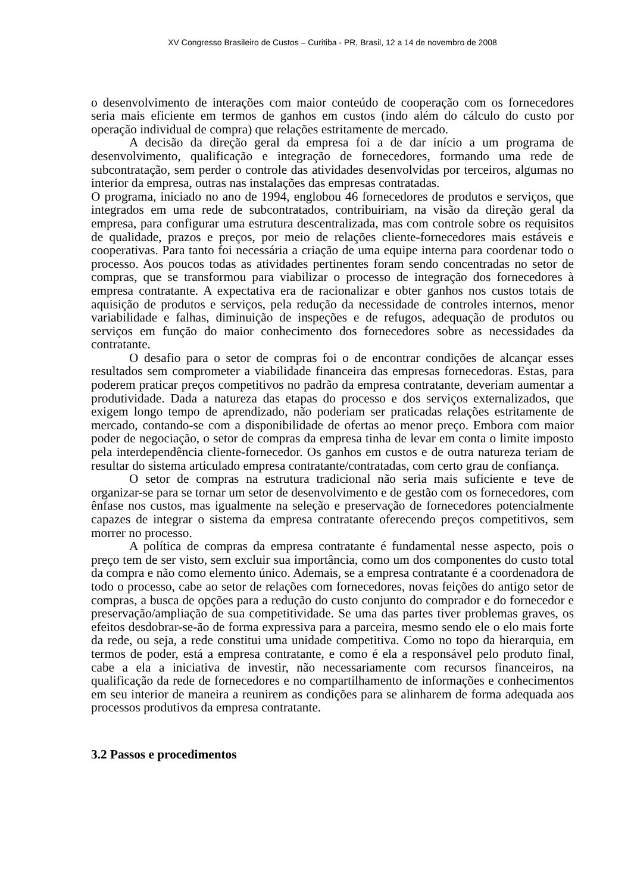XV Congresso Brasileiro de Custos – Curitiba - PR, Brasil, 12 a 14 de novembro de 2008
o desenvolvimento de interações com maior conteúdo de cooperação com os fornecedores seria mais eficiente em termos de ganhos em custos (indo além do cálculo do custo por operação individual de compra) que relações estritamente de mercado.
A decisão da direção geral da empresa foi a de dar início a um programa de desenvolvimento, qualificação e integração de fornecedores, formando uma rede de subcontratação, sem perder o controle das atividades desenvolvidas por terceiros, algumas no interior da empresa, outras nas instalações das empresas contratadas.
O programa, iniciado no ano de 1994, englobou 46 fornecedores de produtos e serviços, que integrados em uma rede de subcontratados, contribuiriam, na visão da direção geral da empresa, para configurar uma estrutura descentralizada, mas com controle sobre os requisitos de qualidade, prazos e preços, por meio de relações cliente-fornecedores mais estáveis e cooperativas. Para tanto foi necessária a criação de uma equipe interna para coordenar todo o processo. Aos poucos todas as atividades pertinentes foram sendo concentradas no setor de compras, que se transformou para viabilizar o processo de integração dos fornecedores à empresa contratante. A expectativa era de racionalizar e obter ganhos nos custos totais de aquisição de produtos e serviços, pela redução da necessidade de controles internos, menor variabilidade e falhas, diminuição de inspeções e de refugos, adequação de produtos ou serviços em função do maior conhecimento dos fornecedores sobre as necessidades da contratante.
O desafio para o setor de compras foi o de encontrar condições de alcançar esses resultados sem comprometer a viabilidade financeira das empresas fornecedoras. Estas, para poderem praticar preços competitivos no padrão da empresa contratante, deveriam aumentar a produtividade. Dada a natureza das etapas do processo e dos serviços externalizados, que exigem longo tempo de aprendizado, não poderiam ser praticadas relações estritamente de mercado, contando-se com a disponibilidade de ofertas ao menor preço. Embora com maior poder de negociação, o setor de compras da empresa tinha de levar em conta o limite imposto pela interdependência cliente-fornecedor. Os ganhos em custos e de outra natureza teriam de resultar do sistema articulado empresa contratante/contratadas, com certo grau de confiança.
O setor de compras na estrutura tradicional não seria mais suficiente e teve de organizar-se para se tornar um setor de desenvolvimento e de gestão com os fornecedores, com ênfase nos custos, mas igualmente na seleção e preservação de fornecedores potencialmente capazes de integrar o sistema da empresa contratante oferecendo preços competitivos, sem morrer no processo.
A política de compras da empresa contratante é fundamental nesse aspecto, pois o preço tem de ser visto, sem excluir sua importância, como um dos componentes do custo total da compra e não como elemento único. Ademais, se a empresa contratante é a coordenadora de todo o processo, cabe ao setor de relações com fornecedores, novas feições do antigo setor de compras, a busca de opções para a redução do custo conjunto do comprador e do fornecedor e preservação/ampliação de sua competitividade. Se uma das partes tiver problemas graves, os efeitos desdobrar-se-ão de forma expressiva para a parceira, mesmo sendo ele o elo mais forte da rede, ou seja, a rede constitui uma unidade competitiva. Como no topo da hierarquia, em termos de poder, está a empresa contratante, e como é ela a responsável pelo produto final, cabe a ela a iniciativa de investir, não necessariamente com recursos financeiros, na qualificação da rede de fornecedores e no compartilhamento de informações e conhecimentos em seu interior de maneira a reunirem as condições para se alinharem de forma adequada aos processos produtivos da empresa contratante.
3.2 Passos e procedimentos